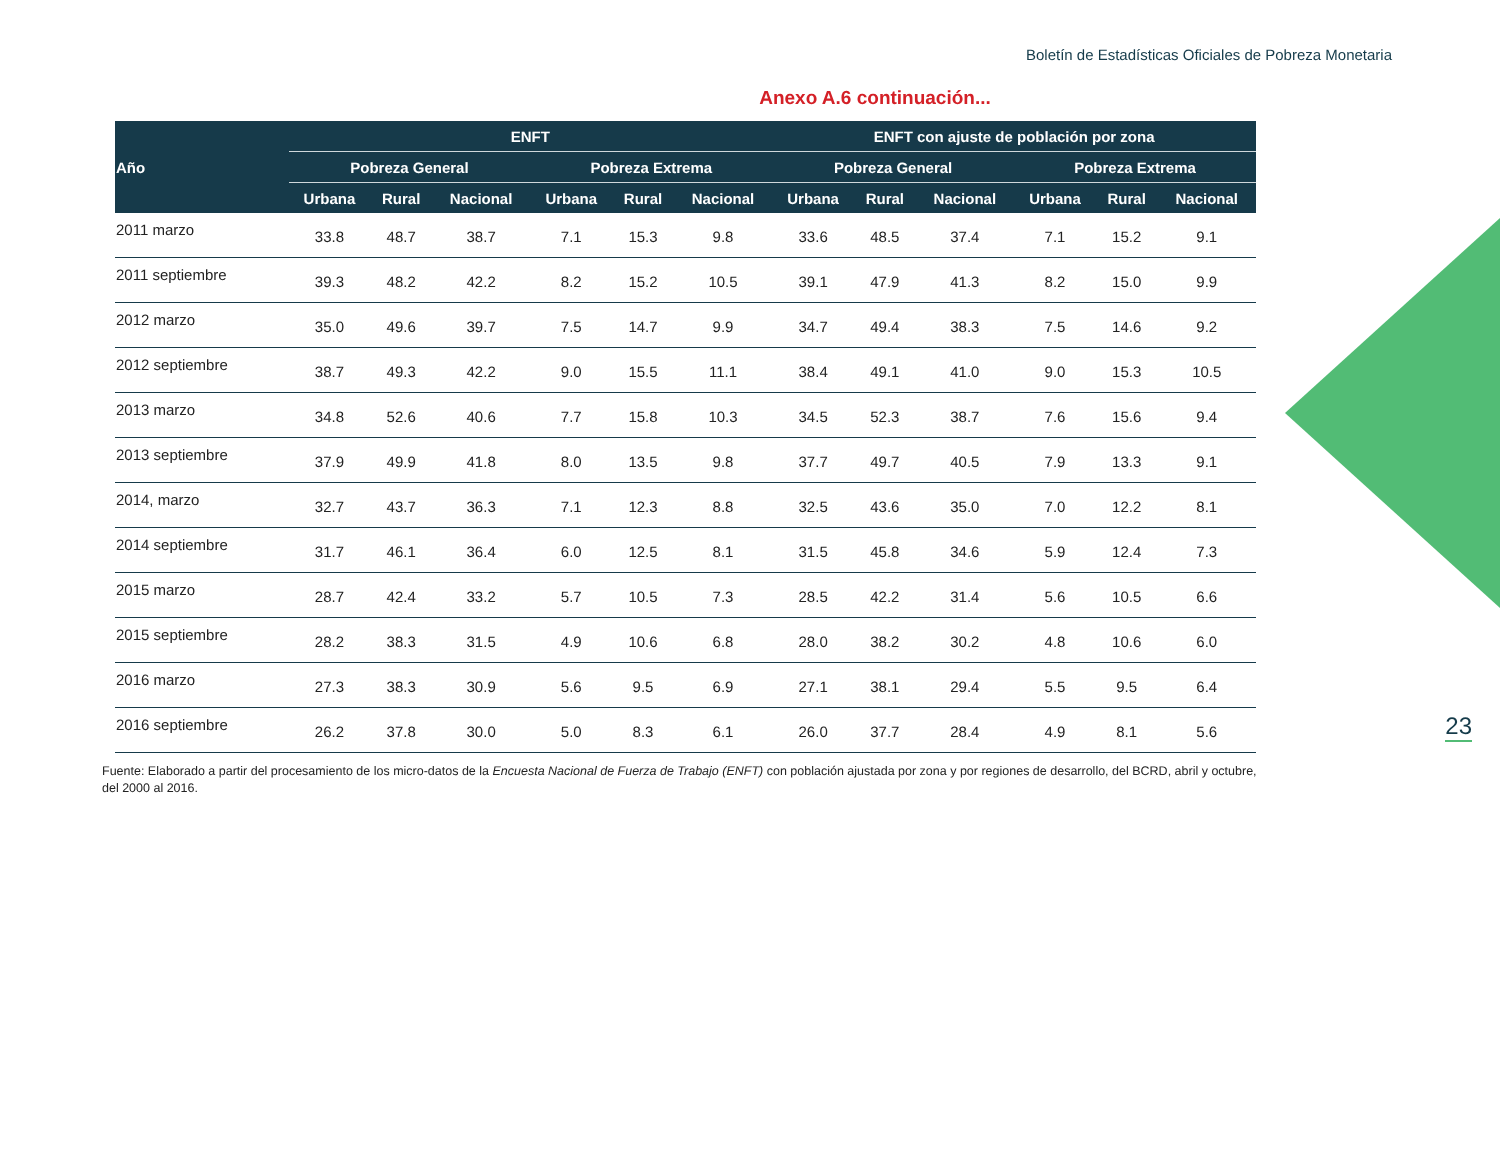Boletín de Estadísticas Oficiales de Pobreza Monetaria
Anexo A.6 continuación...
| Año | ENFT | | | | | | ENFT con ajuste de población por zona | | | | | |
| --- | --- | --- | --- | --- | --- | --- | --- | --- | --- | --- | --- | --- |
| | Pobreza General | | | Pobreza Extrema | | | Pobreza General | | | Pobreza Extrema | | |
| | Urbana | Rural | Nacional | Urbana | Rural | Nacional | Urbana | Rural | Nacional | Urbana | Rural | Nacional |
| 2011 marzo | 33.8 | 48.7 | 38.7 | 7.1 | 15.3 | 9.8 | 33.6 | 48.5 | 37.4 | 7.1 | 15.2 | 9.1 |
| 2011 septiembre | 39.3 | 48.2 | 42.2 | 8.2 | 15.2 | 10.5 | 39.1 | 47.9 | 41.3 | 8.2 | 15.0 | 9.9 |
| 2012 marzo | 35.0 | 49.6 | 39.7 | 7.5 | 14.7 | 9.9 | 34.7 | 49.4 | 38.3 | 7.5 | 14.6 | 9.2 |
| 2012 septiembre | 38.7 | 49.3 | 42.2 | 9.0 | 15.5 | 11.1 | 38.4 | 49.1 | 41.0 | 9.0 | 15.3 | 10.5 |
| 2013 marzo | 34.8 | 52.6 | 40.6 | 7.7 | 15.8 | 10.3 | 34.5 | 52.3 | 38.7 | 7.6 | 15.6 | 9.4 |
| 2013 septiembre | 37.9 | 49.9 | 41.8 | 8.0 | 13.5 | 9.8 | 37.7 | 49.7 | 40.5 | 7.9 | 13.3 | 9.1 |
| 2014, marzo | 32.7 | 43.7 | 36.3 | 7.1 | 12.3 | 8.8 | 32.5 | 43.6 | 35.0 | 7.0 | 12.2 | 8.1 |
| 2014 septiembre | 31.7 | 46.1 | 36.4 | 6.0 | 12.5 | 8.1 | 31.5 | 45.8 | 34.6 | 5.9 | 12.4 | 7.3 |
| 2015 marzo | 28.7 | 42.4 | 33.2 | 5.7 | 10.5 | 7.3 | 28.5 | 42.2 | 31.4 | 5.6 | 10.5 | 6.6 |
| 2015 septiembre | 28.2 | 38.3 | 31.5 | 4.9 | 10.6 | 6.8 | 28.0 | 38.2 | 30.2 | 4.8 | 10.6 | 6.0 |
| 2016 marzo | 27.3 | 38.3 | 30.9 | 5.6 | 9.5 | 6.9 | 27.1 | 38.1 | 29.4 | 5.5 | 9.5 | 6.4 |
| 2016 septiembre | 26.2 | 37.8 | 30.0 | 5.0 | 8.3 | 6.1 | 26.0 | 37.7 | 28.4 | 4.9 | 8.1 | 5.6 |
Fuente: Elaborado a partir del procesamiento de los micro-datos de la Encuesta Nacional de Fuerza de Trabajo (ENFT) con población ajustada por zona y por regiones de desarrollo, del BCRD, abril y octubre, del 2000 al 2016.
23